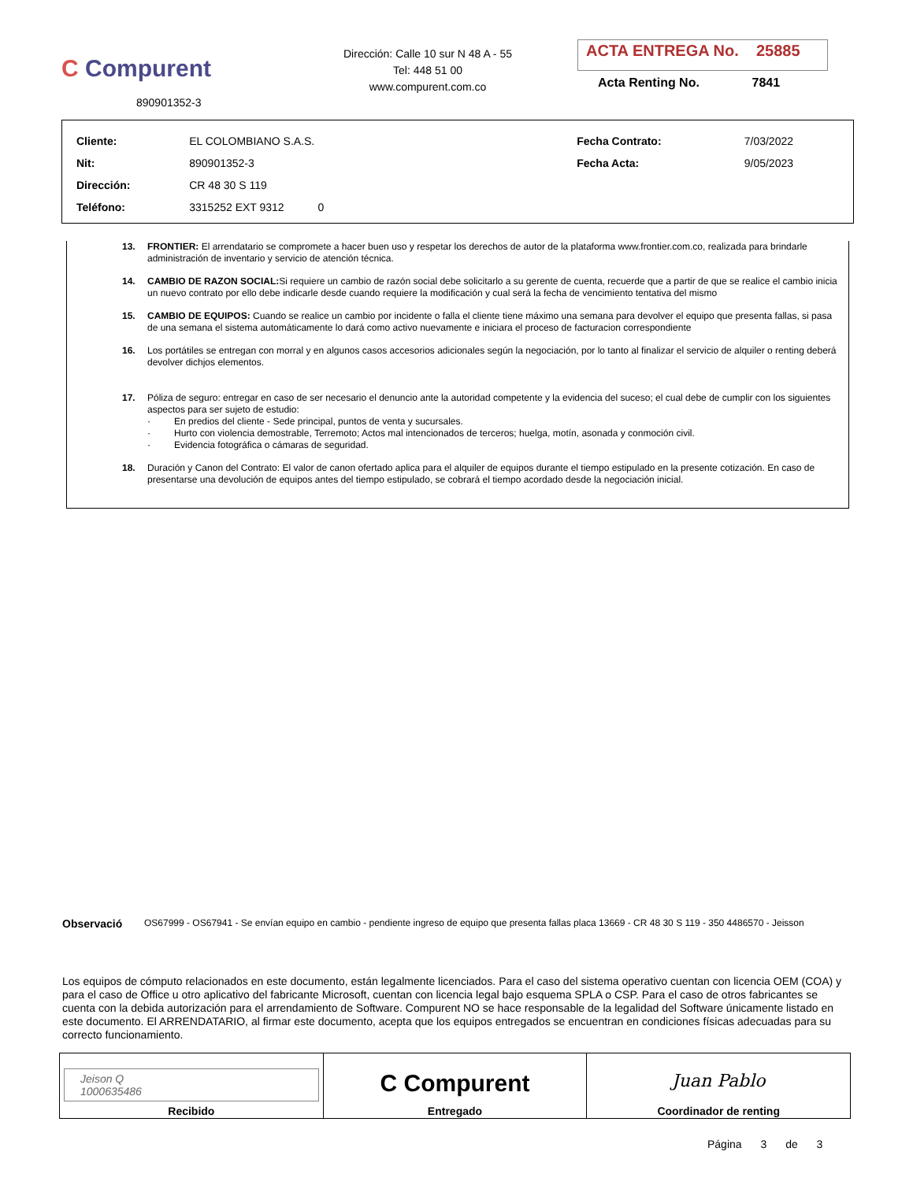C Compurent
890901352-3
Dirección: Calle 10 sur N 48 A - 55
Tel: 448 51 00
www.compurent.com.co
ACTA ENTREGA No. 25885
Acta Renting No. 7841
| Cliente: | EL COLOMBIANO S.A.S. | Fecha Contrato: | 7/03/2022 |
| Nit: | 890901352-3 | Fecha Acta: | 9/05/2023 |
| Dirección: | CR 48 30 S 119 | | |
| Teléfono: | 3315252 EXT 9312 0 | | |
13. FRONTIER: El arrendatario se compromete a hacer buen uso y respetar los derechos de autor de la plataforma www.frontier.com.co, realizada para brindarle administración de inventario y servicio de atención técnica.
14. CAMBIO DE RAZON SOCIAL: Si requiere un cambio de razón social debe solicitarlo a su gerente de cuenta, recuerde que a partir de que se realice el cambio inicia un nuevo contrato por ello debe indicarle desde cuando requiere la modificación y cual será la fecha de vencimiento tentativa del mismo
15. CAMBIO DE EQUIPOS: Cuando se realice un cambio por incidente o falla el cliente tiene máximo una semana para devolver el equipo que presenta fallas, si pasa de una semana el sistema automáticamente lo dará como activo nuevamente e iniciara el proceso de facturacion correspondiente
16. Los portátiles se entregan con morral y en algunos casos accesorios adicionales según la negociación, por lo tanto al finalizar el servicio de alquiler o renting deberá devolver dichjos elementos.
17. Póliza de seguro: entregar en caso de ser necesario el denuncio ante la autoridad competente y la evidencia del suceso; el cual debe de cumplir con los siguientes aspectos para ser sujeto de estudio:
· En predios del cliente - Sede principal, puntos de venta y sucursales.
· Hurto con violencia demostrable, Terremoto; Actos mal intencionados de terceros; huelga, motín, asonada y conmoción civil.
· Evidencia fotográfica o cámaras de seguridad.
18. Duración y Canon del Contrato: El valor de canon ofertado aplica para el alquiler de equipos durante el tiempo estipulado en la presente cotización. En caso de presentarse una devolución de equipos antes del tiempo estipulado, se cobrará el tiempo acordado desde la negociación inicial.
Observació OS67999 - OS67941 - Se envían equipo en cambio - pendiente ingreso de equipo que presenta fallas placa 13669 - CR 48 30 S 119 - 350 4486570 - Jeisson
Los equipos de cómputo relacionados en este documento, están legalmente licenciados. Para el caso del sistema operativo cuentan con licencia OEM (COA) y para el caso de Office u otro aplicativo del fabricante Microsoft, cuentan con licencia legal bajo esquema SPLA o CSP. Para el caso de otros fabricantes se cuenta con la debida autorización para el arrendamiento de Software. Compurent NO se hace responsable de la legalidad del Software únicamente listado en este documento. El ARRENDATARIO, al firmar este documento, acepta que los equipos entregados se encuentran en condiciones físicas adecuadas para su correcto funcionamiento.
| Jeison Q 1000635486 Recibido | C Compurent Entregado | Juan Pablo Coordinador de renting |
Página 3 de 3